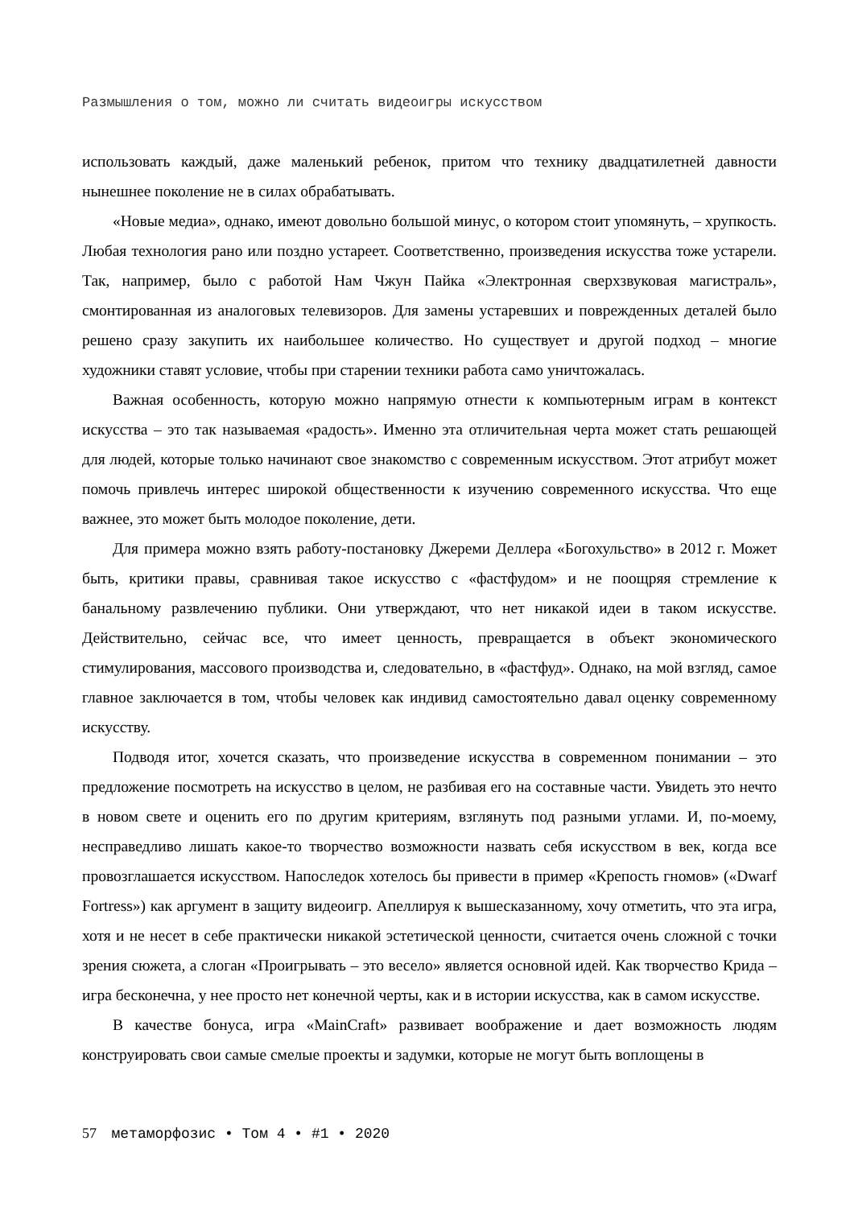Размышления о том, можно ли считать видеоигры искусством
использовать каждый, даже маленький ребенок, притом что технику двадцатилетней давности нынешнее поколение не в силах обрабатывать.
«Новые медиа», однако, имеют довольно большой минус, о котором стоит упомянуть, – хрупкость. Любая технология рано или поздно устареет. Соответственно, произведения искусства тоже устарели. Так, например, было с работой Нам Чжун Пайка «Электронная сверхзвуковая магистраль», смонтированная из аналоговых телевизоров. Для замены устаревших и поврежденных деталей было решено сразу закупить их наибольшее количество. Но существует и другой подход – многие художники ставят условие, чтобы при старении техники работа само уничтожалась.
Важная особенность, которую можно напрямую отнести к компьютерным играм в контекст искусства – это так называемая «радость». Именно эта отличительная черта может стать решающей для людей, которые только начинают свое знакомство с современным искусством. Этот атрибут может помочь привлечь интерес широкой общественности к изучению современного искусства. Что еще важнее, это может быть молодое поколение, дети.
Для примера можно взять работу-постановку Джереми Деллера «Богохульство» в 2012 г. Может быть, критики правы, сравнивая такое искусство с «фастфудом» и не поощряя стремление к банальному развлечению публики. Они утверждают, что нет никакой идеи в таком искусстве. Действительно, сейчас все, что имеет ценность, превращается в объект экономического стимулирования, массового производства и, следовательно, в «фастфуд». Однако, на мой взгляд, самое главное заключается в том, чтобы человек как индивид самостоятельно давал оценку современному искусству.
Подводя итог, хочется сказать, что произведение искусства в современном понимании – это предложение посмотреть на искусство в целом, не разбивая его на составные части. Увидеть это нечто в новом свете и оценить его по другим критериям, взглянуть под разными углами. И, по-моему, несправедливо лишать какое-то творчество возможности назвать себя искусством в век, когда все провозглашается искусством. Напоследок хотелось бы привести в пример «Крепость гномов» («Dwarf Fortress») как аргумент в защиту видеоигр. Апеллируя к вышесказанному, хочу отметить, что эта игра, хотя и не несет в себе практически никакой эстетической ценности, считается очень сложной с точки зрения сюжета, а слоган «Проигрывать – это весело» является основной идей. Как творчество Крида – игра бесконечна, у нее просто нет конечной черты, как и в истории искусства, как в самом искусстве.
В качестве бонуса, игра «MainCraft» развивает воображение и дает возможность людям конструировать свои самые смелые проекты и задумки, которые не могут быть воплощены в
57 метаморфозис • Том 4 • #1 • 2020